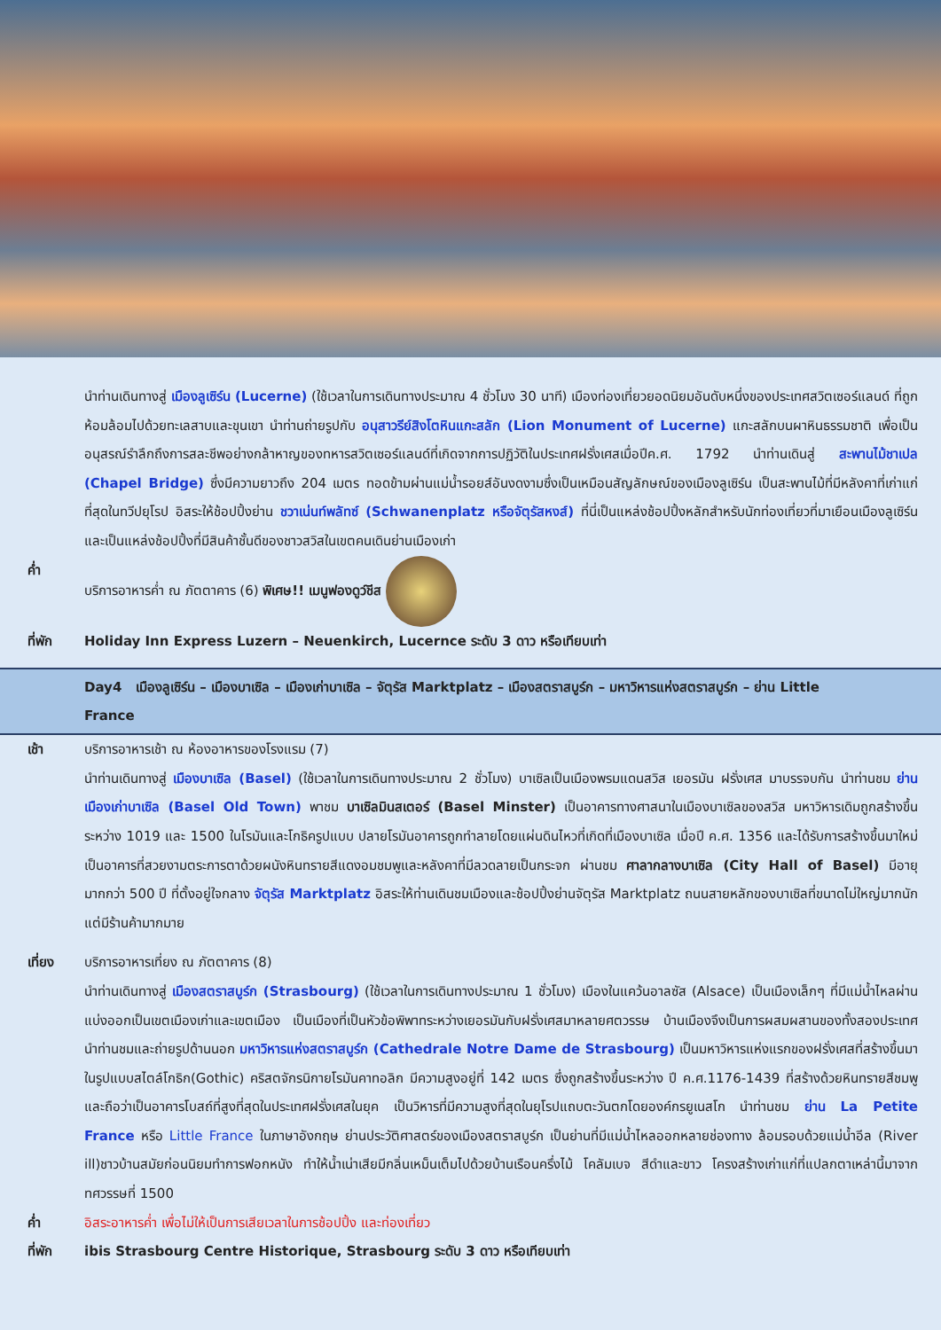นำท่านเดินทางสู่ เมืองลูเซิร์น (Lucerne) (ใช้เวลาในการเดินทางประมาณ 4 ชั่วโมง 30 นาที) เมืองท่องเที่ยวยอดนิยมอันดับหนึ่งของประเทศสวิตเซอร์แลนด์ ที่ถูกห้อมล้อมไปด้วยทะเลสาบและขุนเขา นำท่านถ่ายรูปกับ อนุสาวรีย์สิงโตหินแกะสลัก (Lion Monument of Lucerne) แกะสลักบนผาหินธรรมชาติ เพื่อเป็นอนุสรณ์รำลึกถึงการสละชีพอย่างกล้าหาญของทหารสวิตเซอร์แลนด์ที่เกิดจากการปฏิวัติในประเทศฝรั่งเศสเมื่อปีค.ศ. 1792 นำท่านเดินสู่ สะพานไม้ชาเปล (Chapel Bridge) ซึ่งมีความยาวถึง 204 เมตร ทอดข้ามผ่านแม่น้ำรอยส์อันงดงามซึ่งเป็นเหมือนสัญลักษณ์ของเมืองลูเซิร์น เป็นสะพานไม้ที่มีหลังคาที่เก่าแก่ที่สุดในทวีปยุโรป อิสระให้ช้อปปิ้งย่าน ชวาเน่นท์พลัทซ์ (Schwanenplatz หรือจัตุรัสหงส์) ที่นี่เป็นแหล่งช้อปปิ้งหลักสำหรับนักท่องเที่ยวที่มาเยือนเมืองลูเซิร์นและเป็นแหล่งช้อปปิ้งที่มีสินค้าชั้นดีของชาวสวิสในเขตคนเดินย่านเมืองเก่า
ค่ำ บริการอาหารค่ำ ณ ภัตตาคาร (6) พิเศษ!! เมนูฟองดูว์ชีส
ที่พัก Holiday Inn Express Luzern – Neuenkirch, Lucernce ระดับ 3 ดาว หรือเทียบเท่า
Day4 เมืองลูเซิร์น – เมืองบาเซิล – เมืองเก่าบาเซิล – จัตุรัส Marktplatz – เมืองสตราสบูร์ก – มหาวิหารแห่งสตราสบูร์ก – ย่าน Little France
เช้า บริการอาหารเช้า ณ ห้องอาหารของโรงแรม (7)
นำท่านเดินทางสู่ เมืองบาเซิล (Basel) (ใช้เวลาในการเดินทางประมาณ 2 ชั่วโมง) บาเซิลเป็นเมืองพรมแดนสวิส เยอรมัน ฝรั่งเศส มาบรรจบกัน นำท่านชม ย่านเมืองเก่าบาเซิล (Basel Old Town) พาชม บาเซิลมินสเตอร์ (Basel Minster) เป็นอาคารทางศาสนาในเมืองบาเซิลของสวิส มหาวิหารเดิมถูกสร้างขึ้นระหว่าง 1019 และ 1500 ในโรมันและโกธิครูปแบบ ปลายโรมันอาคารถูกทำลายโดยแผ่นดินไหวที่เกิดที่เมืองบาเซิล เมื่อปี ค.ศ. 1356 และได้รับการสร้างขึ้นมาใหม่ เป็นอาคารที่สวยงามตระการตาด้วยผนังหินทรายสีแดงอมชมพูและหลังคาที่มีลวดลายเป็นกระจก ผ่านชม ศาลากลางบาเซิล (City Hall of Basel) มีอายุมากกว่า 500 ปี ที่ตั้งอยู่ใจกลาง จัตุรัส Marktplatz อิสระให้ท่านเดินชมเมืองและช้อปปิ้งย่านจัตุรัส Marktplatz ถนนสายหลักของบาเซิลที่ขนาดไม่ใหญ่มากนักแต่มีร้านค้ามากมาย
เที่ยง บริการอาหารเที่ยง ณ ภัตตาคาร (8)
นำท่านเดินทางสู่ เมืองสตราสบูร์ก (Strasbourg) (ใช้เวลาในการเดินทางประมาณ 1 ชั่วโมง) เมืองในแคว้นอาลซัส (Alsace) เป็นเมืองเล็กๆ ที่มีแม่น้ำไหลผ่าน แบ่งออกเป็นเขตเมืองเก่าและเขตเมือง เป็นเมืองที่เป็นหัวข้อพิพาทระหว่างเยอรมันกับฝรั่งเศสมาหลายศตวรรษ บ้านเมืองจึงเป็นการผสมผสานของทั้งสองประเทศ นำท่านชมและถ่ายรูปด้านนอก มหาวิหารแห่งสตราสบูร์ก (Cathedrale Notre Dame de Strasbourg) เป็นมหาวิหารแห่งแรกของฝรั่งเศสที่สร้างขึ้นมาในรูปแบบสไตล์โกธิก(Gothic) คริสตจักรนิกายโรมันคาทอลิก มีความสูงอยู่ที่ 142 เมตร ซึ่งถูกสร้างขึ้นระหว่าง ปี ค.ศ.1176-1439 ที่สร้างด้วยหินทรายสีชมพู และถือว่าเป็นอาคารโบสถ์ที่สูงที่สุดในประเทศฝรั่งเศสในยุค เป็นวิหารที่มีความสูงที่สุดในยุโรปแถบตะวันตกโดยองค์กรยูเนสโก นำท่านชม ย่าน La Petite France หรือ Little France ในภาษาอังกฤษ ย่านประวัติศาสตร์ของเมืองสตราสบูร์ก เป็นย่านที่มีแม่น้ำไหลออกหลายช่องทาง ล้อมรอบด้วยแม่น้ำอีล (River ill)ชาวบ้านสมัยก่อนนิยมทำการฟอกหนัง ทำให้น้ำเน่าเสียมีกลิ่นเหม็นเต็มไปด้วยบ้านเรือนครึ่งไม้ โคลัมเบจ สีดำและขาว โครงสร้างเก่าแก่ที่แปลกตาเหล่านี้มาจากทศวรรษที่ 1500
ค่ำ อิสระอาหารค่ำ เพื่อไม่ให้เป็นการเสียเวลาในการช้อปปิ้ง และท่องเที่ยว
ที่พัก ibis Strasbourg Centre Historique, Strasbourg ระดับ 3 ดาว หรือเทียบเท่า